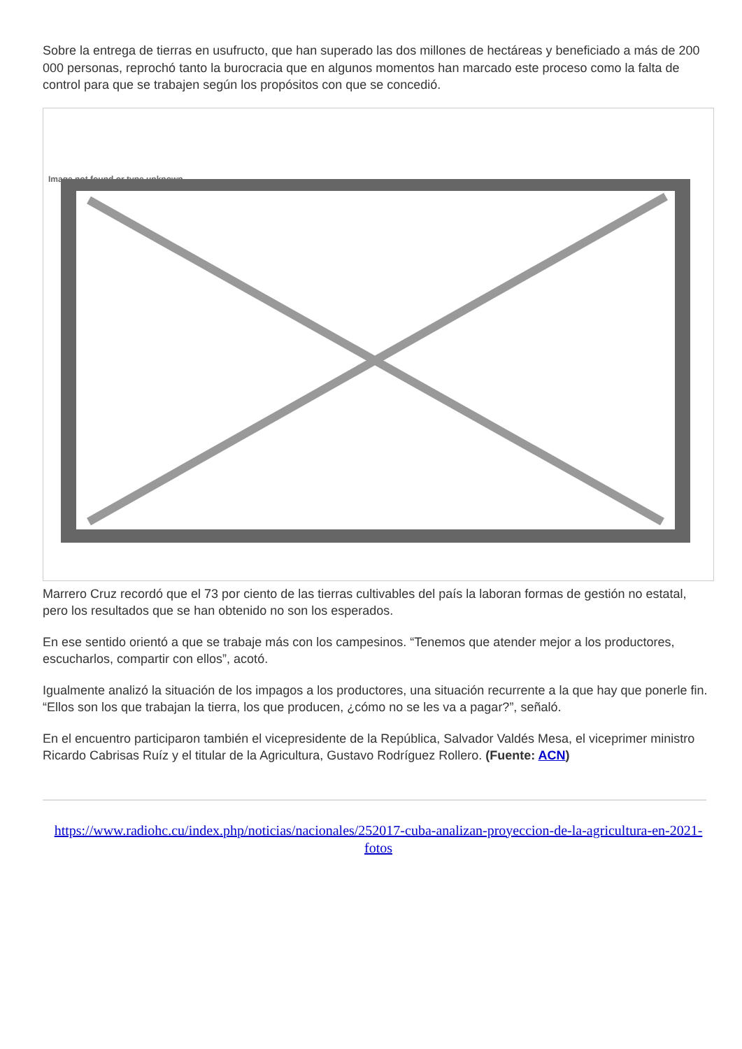Sobre la entrega de tierras en usufructo, que han superado las dos millones de hectáreas y beneficiado a más de 200 000 personas, reprochó tanto la burocracia que en algunos momentos han marcado este proceso como la falta de control para que se trabajen según los propósitos con que se concedió.
Image not found or type unknown
Marrero Cruz recordó que el 73 por ciento de las tierras cultivables del país la laboran formas de gestión no estatal, pero los resultados que se han obtenido no son los esperados.
En ese sentido orientó a que se trabaje más con los campesinos. “Tenemos que atender mejor a los productores, escucharlos, compartir con ellos”, acotó.
Igualmente analizó la situación de los impagos a los productores, una situación recurrente a la que hay que ponerle fin. “Ellos son los que trabajan la tierra, los que producen, ¿cómo no se les va a pagar?”, señaló.
En el encuentro participaron también el vicepresidente de la República, Salvador Valdés Mesa, el viceprimer ministro Ricardo Cabrisas Ruíz y el titular de la Agricultura, Gustavo Rodríguez Rollero. (Fuente: ACN)
https://www.radiohc.cu/index.php/noticias/nacionales/252017-cuba-analizan-proyeccion-de-la-agricultura-en-2021-fotos